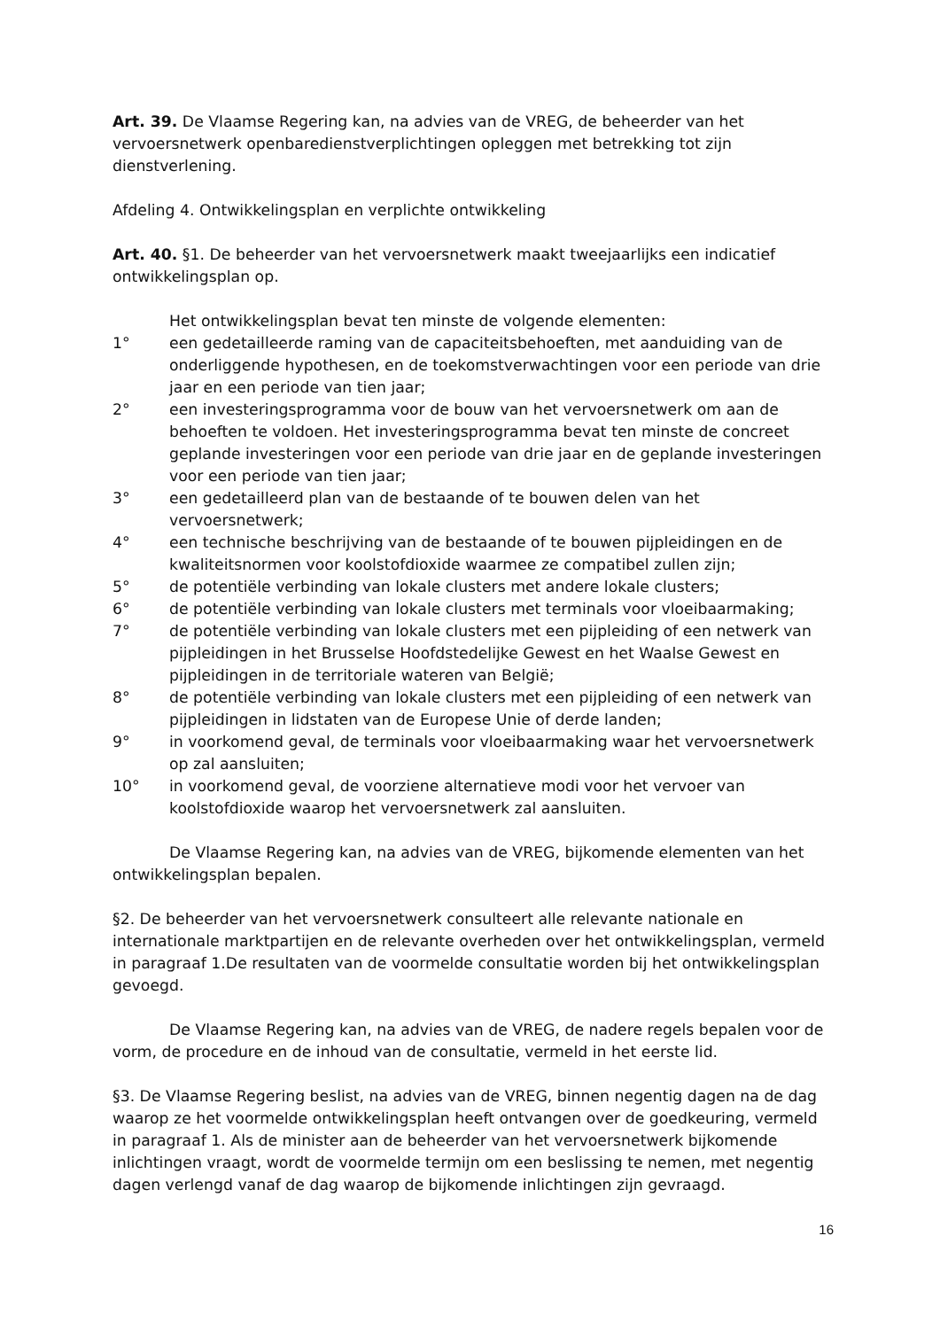Art. 39. De Vlaamse Regering kan, na advies van de VREG, de beheerder van het vervoersnetwerk openbaredienstverplichtingen opleggen met betrekking tot zijn dienstverlening.
Afdeling 4. Ontwikkelingsplan en verplichte ontwikkeling
Art. 40. §1. De beheerder van het vervoersnetwerk maakt tweejaarlijks een indicatief ontwikkelingsplan op.
Het ontwikkelingsplan bevat ten minste de volgende elementen:
1° een gedetailleerde raming van de capaciteitsbehoeften, met aanduiding van de onderliggende hypothesen, en de toekomstverwachtingen voor een periode van drie jaar en een periode van tien jaar;
2° een investeringsprogramma voor de bouw van het vervoersnetwerk om aan de behoeften te voldoen. Het investeringsprogramma bevat ten minste de concreet geplande investeringen voor een periode van drie jaar en de geplande investeringen voor een periode van tien jaar;
3° een gedetailleerd plan van de bestaande of te bouwen delen van het vervoersnetwerk;
4° een technische beschrijving van de bestaande of te bouwen pijpleidingen en de kwaliteitsnormen voor koolstofdioxide waarmee ze compatibel zullen zijn;
5° de potentiële verbinding van lokale clusters met andere lokale clusters;
6° de potentiële verbinding van lokale clusters met terminals voor vloeibaarmaking;
7° de potentiële verbinding van lokale clusters met een pijpleiding of een netwerk van pijpleidingen in het Brusselse Hoofdstedelijke Gewest en het Waalse Gewest en pijpleidingen in de territoriale wateren van België;
8° de potentiële verbinding van lokale clusters met een pijpleiding of een netwerk van pijpleidingen in lidstaten van de Europese Unie of derde landen;
9° in voorkomend geval, de terminals voor vloeibaarmaking waar het vervoersnetwerk op zal aansluiten;
10° in voorkomend geval, de voorziene alternatieve modi voor het vervoer van koolstofdioxide waarop het vervoersnetwerk zal aansluiten.
De Vlaamse Regering kan, na advies van de VREG, bijkomende elementen van het ontwikkelingsplan bepalen.
§2. De beheerder van het vervoersnetwerk consulteert alle relevante nationale en internationale marktpartijen en de relevante overheden over het ontwikkelingsplan, vermeld in paragraaf 1.De resultaten van de voormelde consultatie worden bij het ontwikkelingsplan gevoegd.
De Vlaamse Regering kan, na advies van de VREG, de nadere regels bepalen voor de vorm, de procedure en de inhoud van de consultatie, vermeld in het eerste lid.
§3. De Vlaamse Regering beslist, na advies van de VREG, binnen negentig dagen na de dag waarop ze het voormelde ontwikkelingsplan heeft ontvangen over de goedkeuring, vermeld in paragraaf 1. Als de minister aan de beheerder van het vervoersnetwerk bijkomende inlichtingen vraagt, wordt de voormelde termijn om een beslissing te nemen, met negentig dagen verlengd vanaf de dag waarop de bijkomende inlichtingen zijn gevraagd.
16